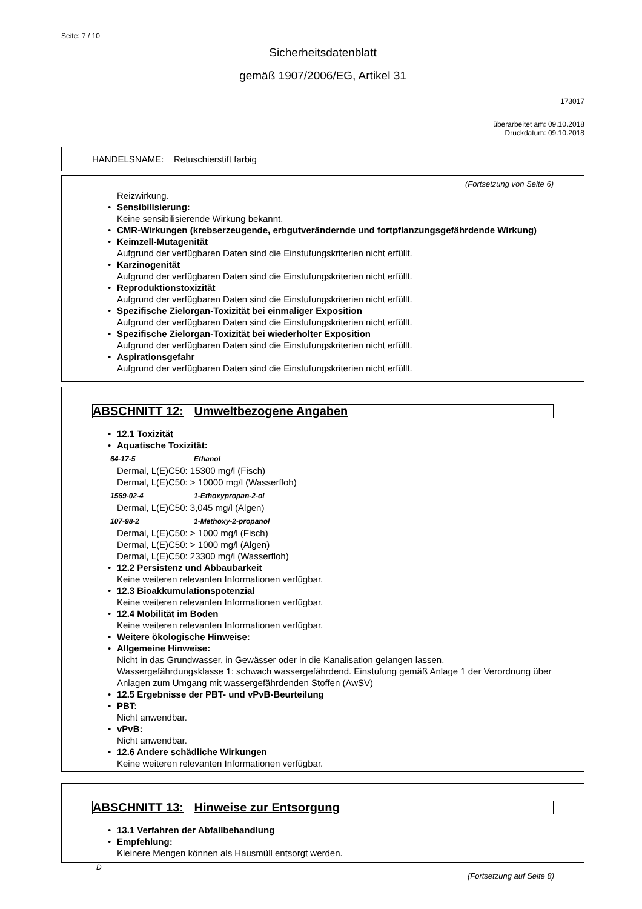Seite: 7 / 10
Sicherheitsdatenblatt
gemäß 1907/2006/EG, Artikel 31
173017
überarbeitet am: 09.10.2018
Druckdatum: 09.10.2018
HANDELSNAME: Retuschierstift farbig
(Fortsetzung von Seite 6)
Reizwirkung.
• Sensibilisierung:
Keine sensibilisierende Wirkung bekannt.
• CMR-Wirkungen (krebserzeugende, erbgutverändernde und fortpflanzungsgefährdende Wirkung)
• Keimzell-Mutagenität
Aufgrund der verfügbaren Daten sind die Einstufungskriterien nicht erfüllt.
• Karzinogenität
Aufgrund der verfügbaren Daten sind die Einstufungskriterien nicht erfüllt.
• Reproduktionstoxizität
Aufgrund der verfügbaren Daten sind die Einstufungskriterien nicht erfüllt.
• Spezifische Zielorgan-Toxizität bei einmaliger Exposition
Aufgrund der verfügbaren Daten sind die Einstufungskriterien nicht erfüllt.
• Spezifische Zielorgan-Toxizität bei wiederholter Exposition
Aufgrund der verfügbaren Daten sind die Einstufungskriterien nicht erfüllt.
• Aspirationsgefahr
Aufgrund der verfügbaren Daten sind die Einstufungskriterien nicht erfüllt.
ABSCHNITT 12: Umweltbezogene Angaben
• 12.1 Toxizität
• Aquatische Toxizität:
64-17-5 Ethanol
Dermal, L(E)C50: 15300 mg/l (Fisch)
Dermal, L(E)C50: > 10000 mg/l (Wasserfloh)
1569-02-4 1-Ethoxypropan-2-ol
Dermal, L(E)C50: 3,045 mg/l (Algen)
107-98-2 1-Methoxy-2-propanol
Dermal, L(E)C50: > 1000 mg/l (Fisch)
Dermal, L(E)C50: > 1000 mg/l (Algen)
Dermal, L(E)C50: 23300 mg/l (Wasserfloh)
• 12.2 Persistenz und Abbaubarkeit
Keine weiteren relevanten Informationen verfügbar.
• 12.3 Bioakkumulationspotenzial
Keine weiteren relevanten Informationen verfügbar.
• 12.4 Mobilität im Boden
Keine weiteren relevanten Informationen verfügbar.
• Weitere ökologische Hinweise:
• Allgemeine Hinweise:
Nicht in das Grundwasser, in Gewässer oder in die Kanalisation gelangen lassen.
Wassergefährdungsklasse 1: schwach wassergefährdend. Einstufung gemäß Anlage 1 der Verordnung über Anlagen zum Umgang mit wassergefährdenden Stoffen (AwSV)
• 12.5 Ergebnisse der PBT- und vPvB-Beurteilung
• PBT:
Nicht anwendbar.
• vPvB:
Nicht anwendbar.
• 12.6 Andere schädliche Wirkungen
Keine weiteren relevanten Informationen verfügbar.
ABSCHNITT 13: Hinweise zur Entsorgung
• 13.1 Verfahren der Abfallbehandlung
• Empfehlung:
Kleinere Mengen können als Hausmüll entsorgt werden.
D
(Fortsetzung auf Seite 8)